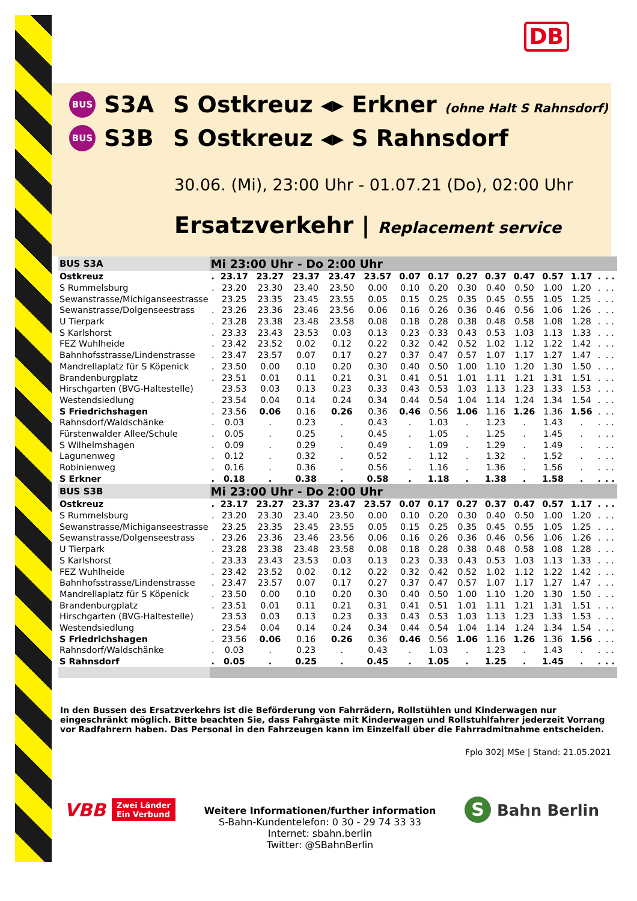DB
BUS
S3A
S Ostkreuz ◂▸ Erkner (ohne Halt S Rahnsdorf)
BUS
S3B S Ostkreuz ◂▸ S Rahnsdorf
30.06. (Mi), 23:00 Uhr - 01.07.21 (Do), 02:00 Uhr
Ersatzverkehr | Replacement service
| BUS S3A | Mi 23:00 Uhr - Do 2:00 Uhr | | | | | | | | | | | | | | |
| Ostkreuz | . | 23.17 | 23.27 | 23.37 | 23.47 | 23.57 | 0.07 | 0.17 | 0.27 | 0.37 | 0.47 | 0.57 | 1.17 | . | . . |
| S Rummelsburg | . | 23.20 | 23.30 | 23.40 | 23.50 | 0.00 | 0.10 | 0.20 | 0.30 | 0.40 | 0.50 | 1.00 | 1.20 | . | . . |
| Sewanstrasse/Michiganseestrasse | | 23.25 | 23.35 | 23.45 | 23.55 | 0.05 | 0.15 | 0.25 | 0.35 | 0.45 | 0.55 | 1.05 | 1.25 | . | . . |
| Sewanstrasse/Dolgenseestrass | . | 23.26 | 23.36 | 23.46 | 23.56 | 0.06 | 0.16 | 0.26 | 0.36 | 0.46 | 0.56 | 1.06 | 1.26 | . | . . |
| U Tierpark | . | 23.28 | 23.38 | 23.48 | 23.58 | 0.08 | 0.18 | 0.28 | 0.38 | 0.48 | 0.58 | 1.08 | 1.28 | . | . . |
| S Karlshorst | . | 23.33 | 23.43 | 23.53 | 0.03 | 0.13 | 0.23 | 0.33 | 0.43 | 0.53 | 1.03 | 1.13 | 1.33 | . | . . |
| FEZ Wuhlheide | . | 23.42 | 23.52 | 0.02 | 0.12 | 0.22 | 0.32 | 0.42 | 0.52 | 1.02 | 1.12 | 1.22 | 1.42 | . | . . |
| Bahnhofsstrasse/Lindenstrasse | . | 23.47 | 23.57 | 0.07 | 0.17 | 0.27 | 0.37 | 0.47 | 0.57 | 1.07 | 1.17 | 1.27 | 1.47 | . | . . |
| Mandrellaplatz für S Köpenick | . | 23.50 | 0.00 | 0.10 | 0.20 | 0.30 | 0.40 | 0.50 | 1.00 | 1.10 | 1.20 | 1.30 | 1.50 | . | . . |
| Brandenburgplatz | . | 23.51 | 0.01 | 0.11 | 0.21 | 0.31 | 0.41 | 0.51 | 1.01 | 1.11 | 1.21 | 1.31 | 1.51 | . | . . |
| Hirschgarten (BVG-Haltestelle) | | 23.53 | 0.03 | 0.13 | 0.23 | 0.33 | 0.43 | 0.53 | 1.03 | 1.13 | 1.23 | 1.33 | 1.53 | . | . . |
| Westendsiedlung | . | 23.54 | 0.04 | 0.14 | 0.24 | 0.34 | 0.44 | 0.54 | 1.04 | 1.14 | 1.24 | 1.34 | 1.54 | . | . . |
| S Friedrichshagen | . | 23.56 | 0.06 | 0.16 | 0.26 | 0.36 | 0.46 | 0.56 | 1.06 | 1.16 | 1.26 | 1.36 | 1.56 | . | . . |
| Rahnsdorf/Waldschänke | . | 0.03 | . | 0.23 | . | 0.43 | . | 1.03 | . | 1.23 | . | 1.43 | . | . | . . |
| Fürstenwalder Allee/Schule | . | 0.05 | . | 0.25 | . | 0.45 | . | 1.05 | . | 1.25 | . | 1.45 | . | . | . . |
| S Wilhelmshagen | . | 0.09 | . | 0.29 | . | 0.49 | . | 1.09 | . | 1.29 | . | 1.49 | . | . | . . |
| Lagunenweg | . | 0.12 | . | 0.32 | . | 0.52 | . | 1.12 | . | 1.32 | . | 1.52 | . | . | . . |
| Robinienweg | . | 0.16 | . | 0.36 | . | 0.56 | . | 1.16 | . | 1.36 | . | 1.56 | . | . | . . |
| S Erkner | . | 0.18 | . | 0.38 | . | 0.58 | . | 1.18 | . | 1.38 | . | 1.58 | . | . | . . |
| BUS S3B | Mi 23:00 Uhr - Do 2:00 Uhr | | | | | | | | | | | | | | |
| Ostkreuz | . | 23.17 | 23.27 | 23.37 | 23.47 | 23.57 | 0.07 | 0.17 | 0.27 | 0.37 | 0.47 | 0.57 | 1.17 | . | . . |
| S Rummelsburg | . | 23.20 | 23.30 | 23.40 | 23.50 | 0.00 | 0.10 | 0.20 | 0.30 | 0.40 | 0.50 | 1.00 | 1.20 | . | . . |
| Sewanstrasse/Michiganseestrasse | | 23.25 | 23.35 | 23.45 | 23.55 | 0.05 | 0.15 | 0.25 | 0.35 | 0.45 | 0.55 | 1.05 | 1.25 | . | . . |
| Sewanstrasse/Dolgenseestrass | . | 23.26 | 23.36 | 23.46 | 23.56 | 0.06 | 0.16 | 0.26 | 0.36 | 0.46 | 0.56 | 1.06 | 1.26 | . | . . |
| U Tierpark | . | 23.28 | 23.38 | 23.48 | 23.58 | 0.08 | 0.18 | 0.28 | 0.38 | 0.48 | 0.58 | 1.08 | 1.28 | . | . . |
| S Karlshorst | . | 23.33 | 23.43 | 23.53 | 0.03 | 0.13 | 0.23 | 0.33 | 0.43 | 0.53 | 1.03 | 1.13 | 1.33 | . | . . |
| FEZ Wuhlheide | . | 23.42 | 23.52 | 0.02 | 0.12 | 0.22 | 0.32 | 0.42 | 0.52 | 1.02 | 1.12 | 1.22 | 1.42 | . | . . |
| Bahnhofsstrasse/Lindenstrasse | . | 23.47 | 23.57 | 0.07 | 0.17 | 0.27 | 0.37 | 0.47 | 0.57 | 1.07 | 1.17 | 1.27 | 1.47 | . | . . |
| Mandrellaplatz für S Köpenick | . | 23.50 | 0.00 | 0.10 | 0.20 | 0.30 | 0.40 | 0.50 | 1.00 | 1.10 | 1.20 | 1.30 | 1.50 | . | . . |
| Brandenburgplatz | . | 23.51 | 0.01 | 0.11 | 0.21 | 0.31 | 0.41 | 0.51 | 1.01 | 1.11 | 1.21 | 1.31 | 1.51 | . | . . |
| Hirschgarten (BVG-Haltestelle) | | 23.53 | 0.03 | 0.13 | 0.23 | 0.33 | 0.43 | 0.53 | 1.03 | 1.13 | 1.23 | 1.33 | 1.53 | . | . . |
| Westendsiedlung | . | 23.54 | 0.04 | 0.14 | 0.24 | 0.34 | 0.44 | 0.54 | 1.04 | 1.14 | 1.24 | 1.34 | 1.54 | . | . . |
| S Friedrichshagen | . | 23.56 | 0.06 | 0.16 | 0.26 | 0.36 | 0.46 | 0.56 | 1.06 | 1.16 | 1.26 | 1.36 | 1.56 | . | . . |
| Rahnsdorf/Waldschänke | . | 0.03 | . | 0.23 | . | 0.43 | . | 1.03 | . | 1.23 | . | 1.43 | . | . | . . |
| S Rahnsdorf | . | 0.05 | . | 0.25 | . | 0.45 | . | 1.05 | . | 1.25 | . | 1.45 | . | . | . . |
In den Bussen des Ersatzverkehrs ist die Beförderung von Fahrrädern, Rollstühlen und Kinderwagen nur eingeschränkt möglich. Bitte beachten Sie, dass Fahrgäste mit Kinderwagen und Rollstuhlfahrer jederzeit Vorrang vor Radfahrern haben. Das Personal in den Fahrzeugen kann im Einzelfall über die Fahrradmitnahme entscheiden.
Fplo 302| MSe | Stand: 21.05.2021
VBB Zwei Länder
Ein Verbund
Weitere Informationen/further information
S-Bahn-Kundentelefon: 0 30 - 29 74 33 33
Internet: sbahn.berlin
Twitter: @SBahnBerlin
S Bahn Berlin